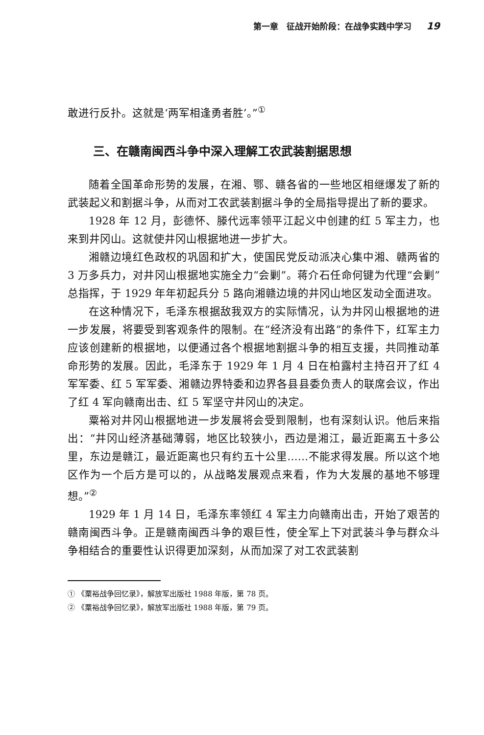第一章　征战开始阶段：在战争实践中学习 19
敢进行反扑。这就是‘两军相逢勇者胜’。”<sup>①</sup>
三、在赣南闽西斗争中深入理解工农武装割据思想
随着全国革命形势的发展，在湘、鄂、赣各省的一些地区相继爆发了新的武装起义和割据斗争，从而对工农武装割据斗争的全局指导提出了新的要求。
1928 年 12 月，彭德怀、滕代远率领平江起义中创建的红 5 军主力，也来到井冈山。这就使井冈山根据地进一步扩大。
湘赣边境红色政权的巩固和扩大，使国民党反动派决心集中湘、赣两省的 3 万多兵力，对井冈山根据地实施全力“会剿”。蒋介石任命何键为代理“会剿”总指挥，于 1929 年年初起兵分 5 路向湘赣边境的井冈山地区发动全面进攻。
在这种情况下，毛泽东根据敌我双方的实际情况，认为井冈山根据地的进一步发展，将要受到客观条件的限制。在“经济没有出路”的条件下，红军主力应该创建新的根据地，以便通过各个根据地割据斗争的相互支援，共同推动革命形势的发展。因此，毛泽东于 1929 年 1 月 4 日在柏露村主持召开了红 4 军军委、红 5 军军委、湘赣边界特委和边界各县县委负责人的联席会议，作出了红 4 军向赣南出击、红 5 军坚守井冈山的决定。
粟裕对井冈山根据地进一步发展将会受到限制，也有深刻认识。他后来指出：“井冈山经济基础薄弱，地区比较狭小，西边是湘江，最近距离五十多公里，东边是赣江，最近距离也只有约五十公里……不能求得发展。所以这个地区作为一个后方是可以的，从战略发展观点来看，作为大发展的基地不够理想。”<sup>②</sup>
1929 年 1 月 14 日，毛泽东率领红 4 军主力向赣南出击，开始了艰苦的赣南闽西斗争。正是赣南闽西斗争的艰巨性，使全军上下对武装斗争与群众斗争相结合的重要性认识得更加深刻，从而加深了对工农武装割
① 《粟裕战争回忆录》，解放军出版社 1988 年版，第 78 页。
② 《粟裕战争回忆录》，解放军出版社 1988 年版，第 79 页。